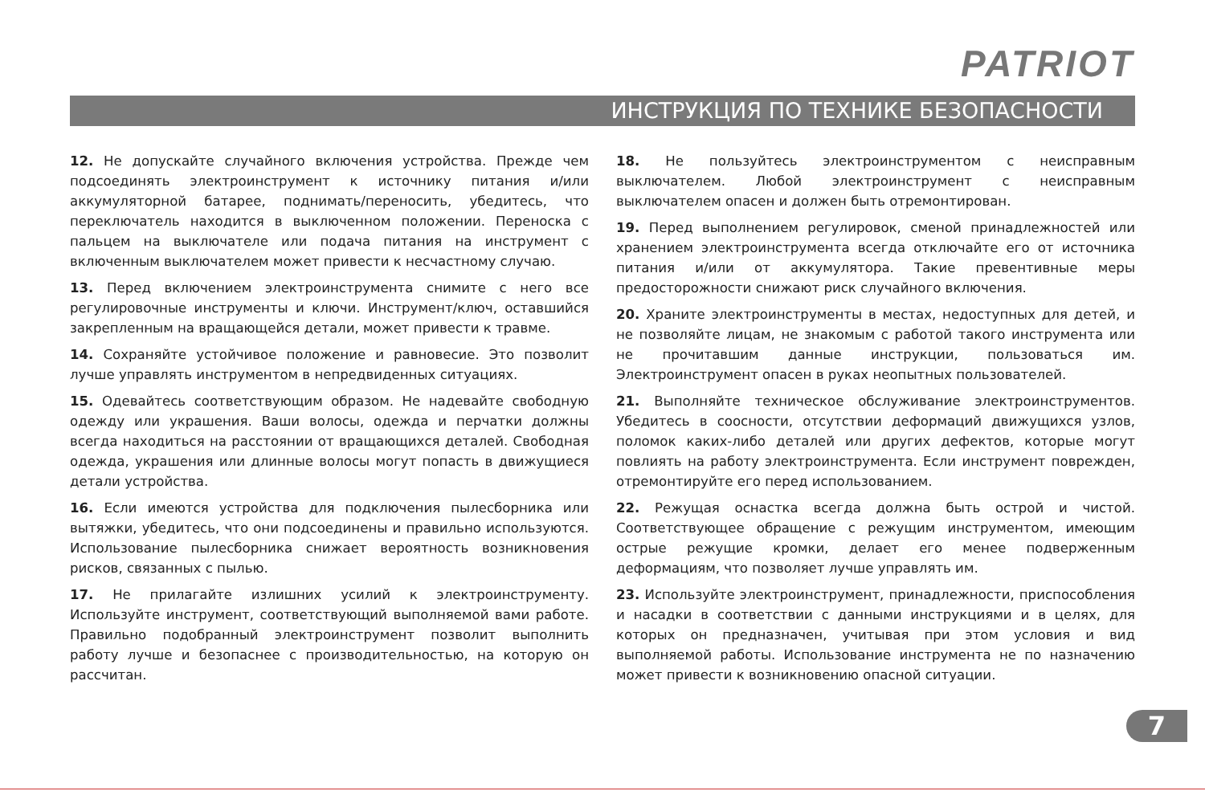PATRIOT
ИНСТРУКЦИЯ ПО ТЕХНИКЕ БЕЗОПАСНОСТИ
12. Не допускайте случайного включения устройства. Прежде чем подсоединять электроинструмент к источнику питания и/или аккумуляторной батарее, поднимать/переносить, убедитесь, что переключатель находится в выключенном положении. Переноска с пальцем на выключателе или подача питания на инструмент с включенным выключателем может привести к несчастному случаю.
13. Перед включением электроинструмента снимите с него все регулировочные инструменты и ключи. Инструмент/ключ, оставшийся закрепленным на вращающейся детали, может привести к травме.
14. Сохраняйте устойчивое положение и равновесие. Это позволит лучше управлять инструментом в непредвиденных ситуациях.
15. Одевайтесь соответствующим образом. Не надевайте свободную одежду или украшения. Ваши волосы, одежда и перчатки должны всегда находиться на расстоянии от вращающихся деталей. Свободная одежда, украшения или длинные волосы могут попасть в движущиеся детали устройства.
16. Если имеются устройства для подключения пылесборника или вытяжки, убедитесь, что они подсоединены и правильно используются. Использование пылесборника снижает вероятность возникновения рисков, связанных с пылью.
17. Не прилагайте излишних усилий к электроинструменту. Используйте инструмент, соответствующий выполняемой вами работе. Правильно подобранный электроинструмент позволит выполнить работу лучше и безопаснее с производительностью, на которую он рассчитан.
18. Не пользуйтесь электроинструментом с неисправным выключателем. Любой электроинструмент с неисправным выключателем опасен и должен быть отремонтирован.
19. Перед выполнением регулировок, сменой принадлежностей или хранением электроинструмента всегда отключайте его от источника питания и/или от аккумулятора. Такие превентивные меры предосторожности снижают риск случайного включения.
20. Храните электроинструменты в местах, недоступных для детей, и не позволяйте лицам, не знакомым с работой такого инструмента или не прочитавшим данные инструкции, пользоваться им. Электроинструмент опасен в руках неопытных пользователей.
21. Выполняйте техническое обслуживание электроинструментов. Убедитесь в соосности, отсутствии деформаций движущихся узлов, поломок каких-либо деталей или других дефектов, которые могут повлиять на работу электроинструмента. Если инструмент поврежден, отремонтируйте его перед использованием.
22. Режущая оснастка всегда должна быть острой и чистой. Соответствующее обращение с режущим инструментом, имеющим острые режущие кромки, делает его менее подверженным деформациям, что позволяет лучше управлять им.
23. Используйте электроинструмент, принадлежности, приспособления и насадки в соответствии с данными инструкциями и в целях, для которых он предназначен, учитывая при этом условия и вид выполняемой работы. Использование инструмента не по назначению может привести к возникновению опасной ситуации.
7